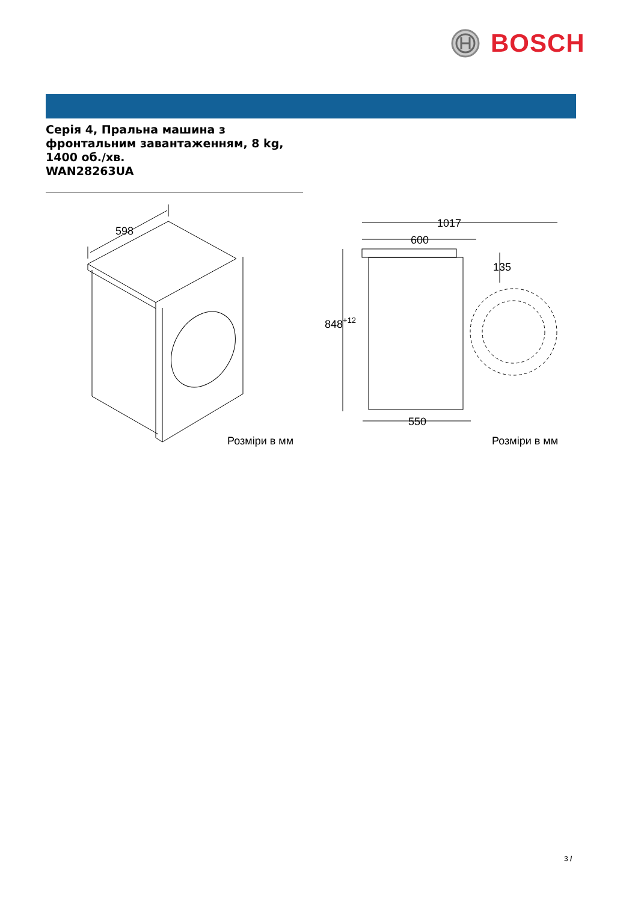BOSCH
Серія 4, Пральна машина з фронтальним завантаженням, 8 kg, 1400 об./хв.
WAN28263UA
598
Розміри в мм
1017
600
135
848+12
550
Розміри в мм
3 /